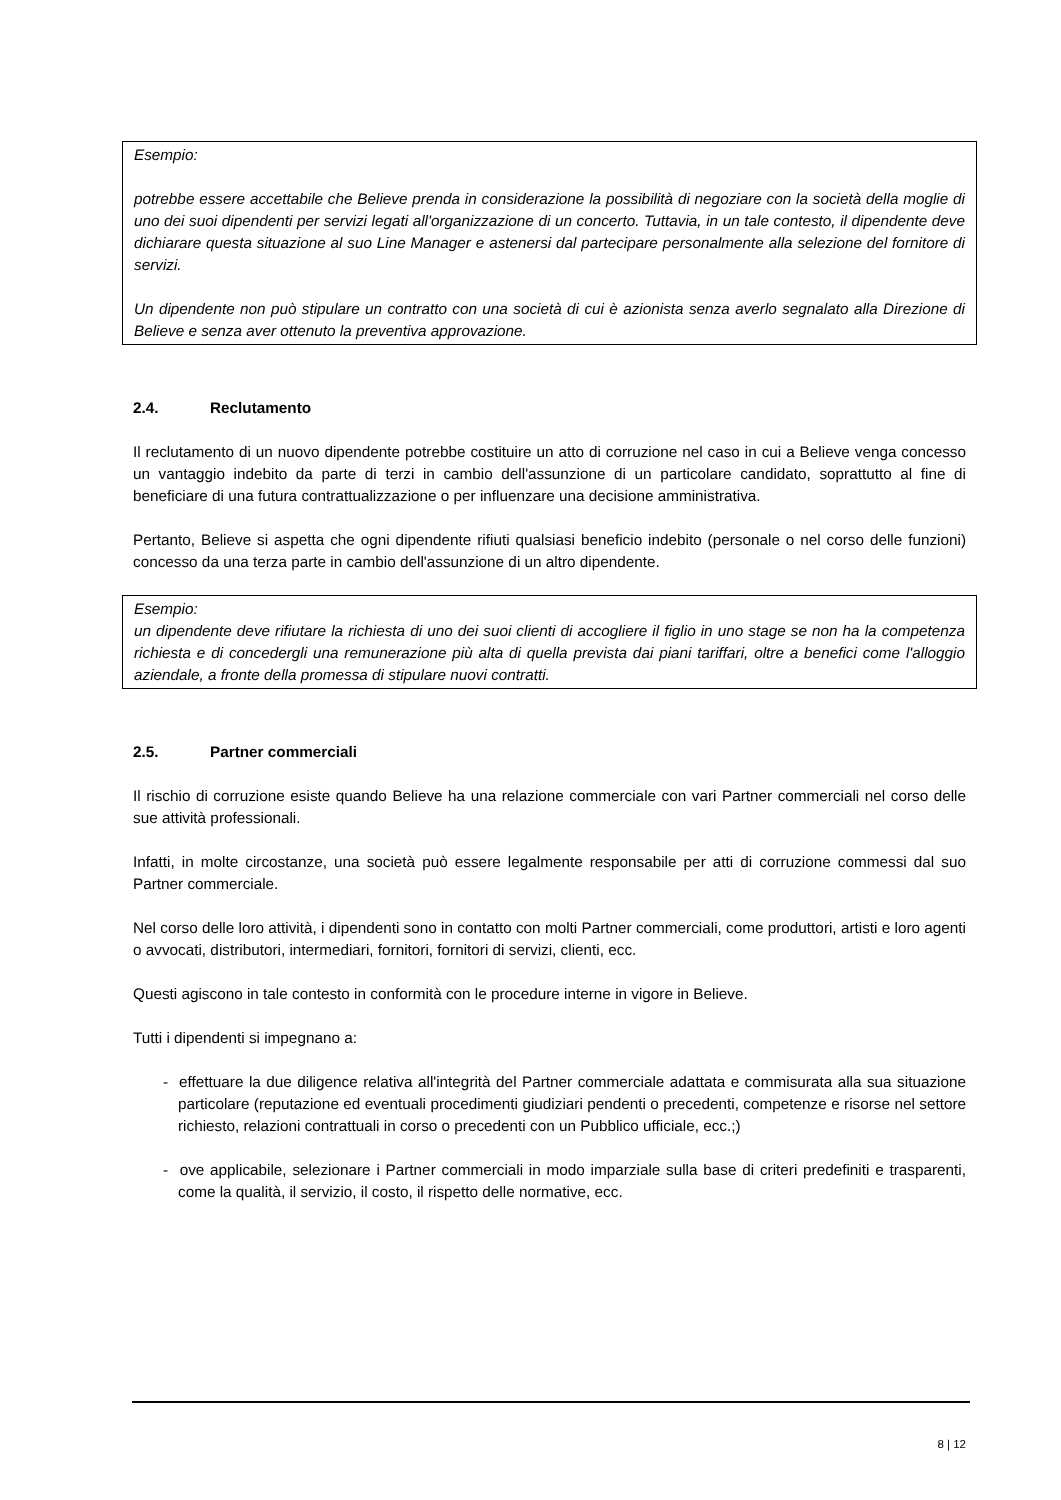Esempio:
potrebbe essere accettabile che Believe prenda in considerazione la possibilità di negoziare con la società della moglie di uno dei suoi dipendenti per servizi legati all'organizzazione di un concerto. Tuttavia, in un tale contesto, il dipendente deve dichiarare questa situazione al suo Line Manager e astenersi dal partecipare personalmente alla selezione del fornitore di servizi.
Un dipendente non può stipulare un contratto con una società di cui è azionista senza averlo segnalato alla Direzione di Believe e senza aver ottenuto la preventiva approvazione.
2.4. Reclutamento
Il reclutamento di un nuovo dipendente potrebbe costituire un atto di corruzione nel caso in cui a Believe venga concesso un vantaggio indebito da parte di terzi in cambio dell'assunzione di un particolare candidato, soprattutto al fine di beneficiare di una futura contrattualizzazione o per influenzare una decisione amministrativa.
Pertanto, Believe si aspetta che ogni dipendente rifiuti qualsiasi beneficio indebito (personale o nel corso delle funzioni) concesso da una terza parte in cambio dell'assunzione di un altro dipendente.
Esempio:
un dipendente deve rifiutare la richiesta di uno dei suoi clienti di accogliere il figlio in uno stage se non ha la competenza richiesta e di concedergli una remunerazione più alta di quella prevista dai piani tariffari, oltre a benefici come l'alloggio aziendale, a fronte della promessa di stipulare nuovi contratti.
2.5. Partner commerciali
Il rischio di corruzione esiste quando Believe ha una relazione commerciale con vari Partner commerciali nel corso delle sue attività professionali.
Infatti, in molte circostanze, una società può essere legalmente responsabile per atti di corruzione commessi dal suo Partner commerciale.
Nel corso delle loro attività, i dipendenti sono in contatto con molti Partner commerciali, come produttori, artisti e loro agenti o avvocati, distributori, intermediari, fornitori, fornitori di servizi, clienti, ecc.
Questi agiscono in tale contesto in conformità con le procedure interne in vigore in Believe.
Tutti i dipendenti si impegnano a:
- effettuare la due diligence relativa all'integrità del Partner commerciale adattata e commisurata alla sua situazione particolare (reputazione ed eventuali procedimenti giudiziari pendenti o precedenti, competenze e risorse nel settore richiesto, relazioni contrattuali in corso o precedenti con un Pubblico ufficiale, ecc.;)
- ove applicabile, selezionare i Partner commerciali in modo imparziale sulla base di criteri predefiniti e trasparenti, come la qualità, il servizio, il costo, il rispetto delle normative, ecc.
8 | 12